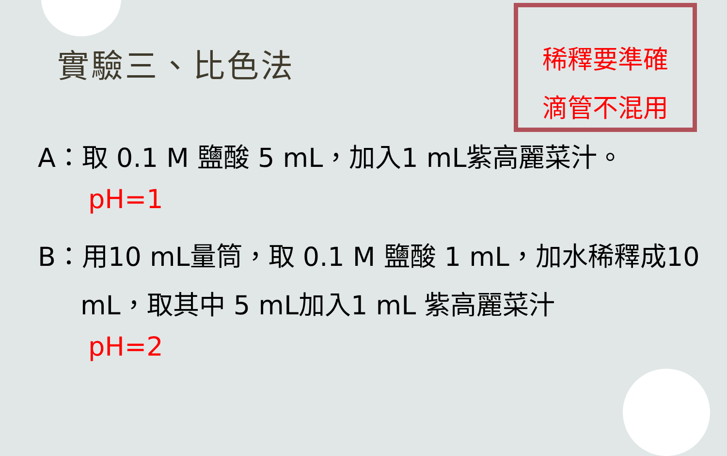實驗三、比色法
稀釋要準確
滴管不混用
A：取 0.1 M 鹽酸 5 mL，加入1 mL紫高麗菜汁。
pH=1
B：用10 mL量筒，取 0.1 M 鹽酸 1 mL，加水稀釋成10
mL，取其中 5 mL加入1 mL 紫高麗菜汁
pH=2